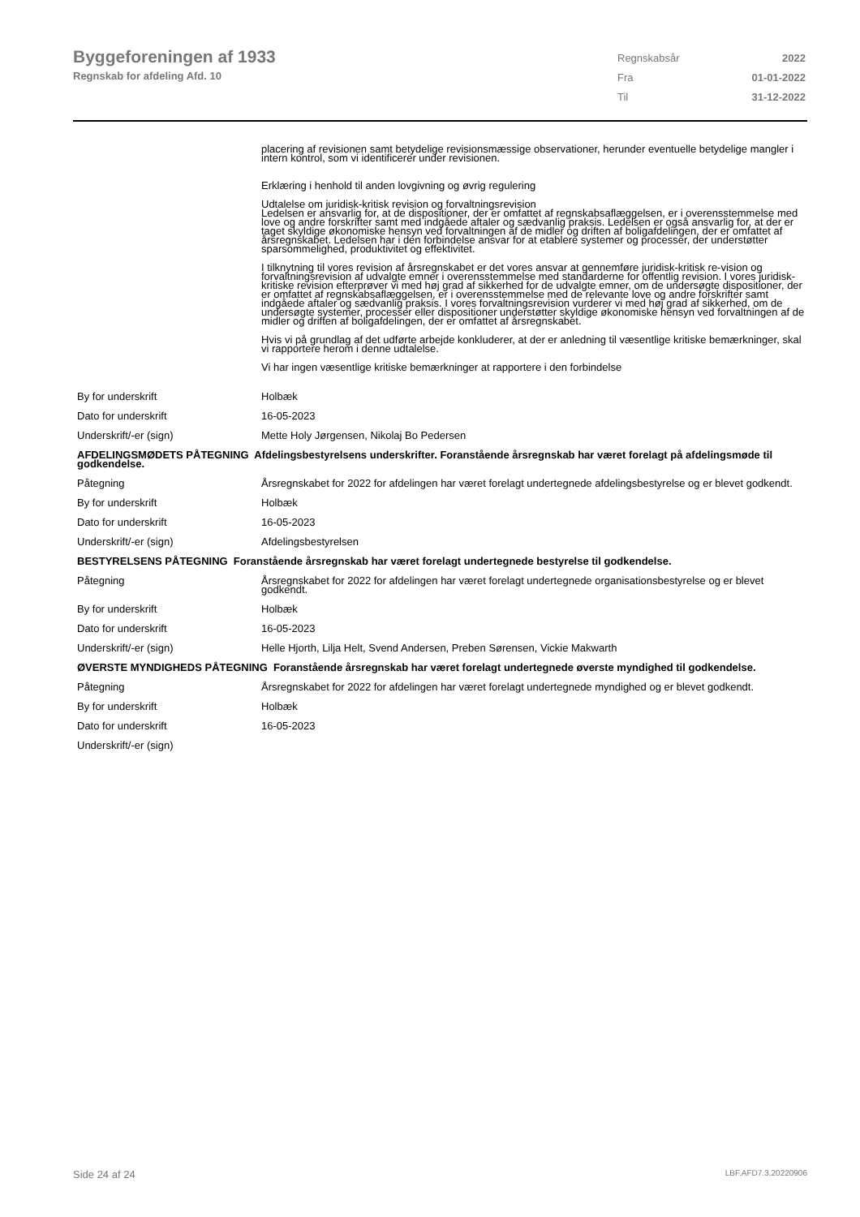Byggeforeningen af 1933
Regnskab for afdeling Afd. 10
| Regnskabsår | 2022 |
| Fra | 01-01-2022 |
| Til | 31-12-2022 |
| | placering af revisionen samt betydelige revisionsmæssige observationer, herunder eventuelle betydelige mangler i intern kontrol, som vi identificerer under revisionen. Erklæring i henhold til anden lovgivning og øvrig regulering Udtalelse om juridisk-kritisk revision og forvaltningsrevision Ledelsen er ansvarlig for, at de dispositioner, der er omfattet af regnskabsaflæggelsen, er i overensstemmelse med love og andre forskrifter samt med indgåede aftaler og sædvanlig praksis. Ledelsen er også ansvarlig for, at der er taget skyldige økonomiske hensyn ved forvaltningen af de midler og driften af boligafdelingen, der er omfattet af årsregnskabet. Ledelsen har i den forbindelse ansvar for at etablere systemer og processer, der understøtter sparsommelighed, produktivitet og effektivitet. I tilknytning til vores revision af årsregnskabet er det vores ansvar at gennemføre juridisk-kritisk re-vision og forvaltningsrevision af udvalgte emner i overensstemmelse med standarderne for offentlig revision. I vores juridisk-kritiske revision efterprøver vi med høj grad af sikkerhed for de udvalgte emner, om de undersøgte dispositioner, der er omfattet af regnskabsaflæggelsen, er i overensstemmelse med de relevante love og andre forskrifter samt indgåede aftaler og sædvanlig praksis. I vores forvaltningsrevision vurderer vi med høj grad af sikkerhed, om de undersøgte systemer, processer eller dispositioner understøtter skyldige økonomiske hensyn ved forvaltningen af de midler og driften af boligafdelingen, der er omfattet af årsregnskabet. Hvis vi på grundlag af det udførte arbejde konkluderer, at der er anledning til væsentlige kritiske bemærkninger, skal vi rapportere herom i denne udtalelse. Vi har ingen væsentlige kritiske bemærkninger at rapportere i den forbindelse |
| By for underskrift | Holbæk |
| Dato for underskrift | 16-05-2023 |
| Underskrift/-er (sign) | Mette Holy Jørgensen, Nikolaj Bo Pedersen |
| AFDELINGSMØDETS PÅTEGNING Afdelingsbestyrelsens underskrifter. Foranstående årsregnskab har været forelagt på afdelingsmøde til godkendelse. | |
| Påtegning | Årsregnskabet for 2022 for afdelingen har været forelagt undertegnede afdelingsbestyrelse og er blevet godkendt. |
| By for underskrift | Holbæk |
| Dato for underskrift | 16-05-2023 |
| Underskrift/-er (sign) | Afdelingsbestyrelsen |
| BESTYRELSENS PÅTEGNING Foranstående årsregnskab har været forelagt undertegnede bestyrelse til godkendelse. | |
| Påtegning | Årsregnskabet for 2022 for afdelingen har været forelagt undertegnede organisationsbestyrelse og er blevet godkendt. |
| By for underskrift | Holbæk |
| Dato for underskrift | 16-05-2023 |
| Underskrift/-er (sign) | Helle Hjorth, Lilja Helt, Svend Andersen, Preben Sørensen, Vickie Makwarth |
| ØVERSTE MYNDIGHEDS PÅTEGNING Foranstående årsregnskab har været forelagt undertegnede øverste myndighed til godkendelse. | |
| Påtegning | Årsregnskabet for 2022 for afdelingen har været forelagt undertegnede myndighed og er blevet godkendt. |
| By for underskrift | Holbæk |
| Dato for underskrift | 16-05-2023 |
| Underskrift/-er (sign) | |
Side 24 af 24 LBF.AFD7.3.20220906